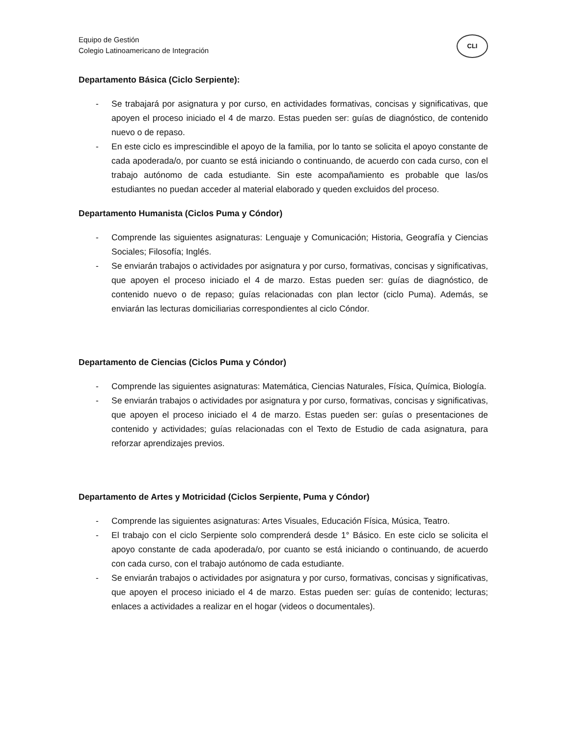Equipo de Gestión
Colegio Latinoamericano de Integración
CLI
Departamento Básica (Ciclo Serpiente):
- Se trabajará por asignatura y por curso, en actividades formativas, concisas y significativas, que apoyen el proceso iniciado el 4 de marzo. Estas pueden ser: guías de diagnóstico, de contenido nuevo o de repaso.
- En este ciclo es imprescindible el apoyo de la familia, por lo tanto se solicita el apoyo constante de cada apoderada/o, por cuanto se está iniciando o continuando, de acuerdo con cada curso, con el trabajo autónomo de cada estudiante. Sin este acompañamiento es probable que las/os estudiantes no puedan acceder al material elaborado y queden excluidos del proceso.
Departamento Humanista (Ciclos Puma y Cóndor)
- Comprende las siguientes asignaturas: Lenguaje y Comunicación; Historia, Geografía y Ciencias Sociales; Filosofía; Inglés.
- Se enviarán trabajos o actividades por asignatura y por curso, formativas, concisas y significativas, que apoyen el proceso iniciado el 4 de marzo. Estas pueden ser: guías de diagnóstico, de contenido nuevo o de repaso; guías relacionadas con plan lector (ciclo Puma). Además, se enviarán las lecturas domiciliarias correspondientes al ciclo Cóndor.
Departamento de Ciencias (Ciclos Puma y Cóndor)
- Comprende las siguientes asignaturas: Matemática, Ciencias Naturales, Física, Química, Biología.
- Se enviarán trabajos o actividades por asignatura y por curso, formativas, concisas y significativas, que apoyen el proceso iniciado el 4 de marzo. Estas pueden ser: guías o presentaciones de contenido y actividades; guías relacionadas con el Texto de Estudio de cada asignatura, para reforzar aprendizajes previos.
Departamento de Artes y Motricidad (Ciclos Serpiente, Puma y Cóndor)
- Comprende las siguientes asignaturas: Artes Visuales, Educación Física, Música, Teatro.
- El trabajo con el ciclo Serpiente solo comprenderá desde 1° Básico. En este ciclo se solicita el apoyo constante de cada apoderada/o, por cuanto se está iniciando o continuando, de acuerdo con cada curso, con el trabajo autónomo de cada estudiante.
- Se enviarán trabajos o actividades por asignatura y por curso, formativas, concisas y significativas, que apoyen el proceso iniciado el 4 de marzo. Estas pueden ser: guías de contenido; lecturas; enlaces a actividades a realizar en el hogar (videos o documentales).